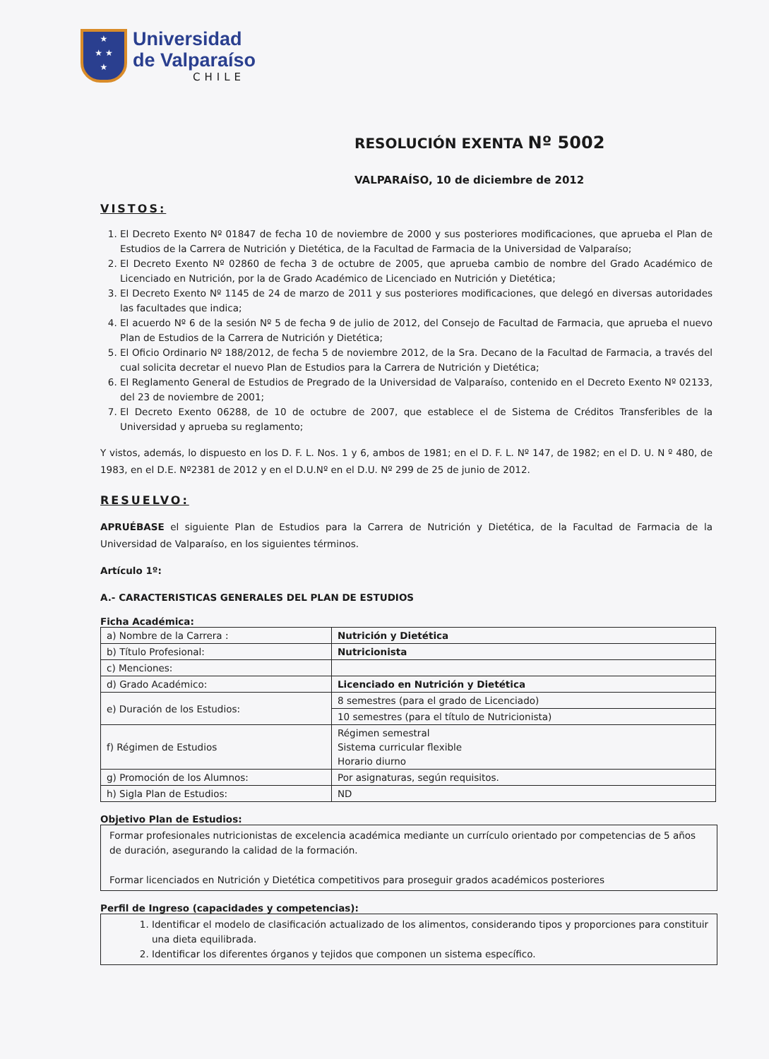★
★ ★
★
Universidad
de Valparaíso
CHILE
RESOLUCIÓN EXENTA Nº 5002
VALPARAÍSO, 10 de diciembre de 2012
VISTOS:
1. El Decreto Exento Nº 01847 de fecha 10 de noviembre de 2000 y sus posteriores modificaciones, que aprueba el Plan de Estudios de la Carrera de Nutrición y Dietética, de la Facultad de Farmacia de la Universidad de Valparaíso;
2. El Decreto Exento Nº 02860 de fecha 3 de octubre de 2005, que aprueba cambio de nombre del Grado Académico de Licenciado en Nutrición, por la de Grado Académico de Licenciado en Nutrición y Dietética;
3. El Decreto Exento Nº 1145 de 24 de marzo de 2011 y sus posteriores modificaciones, que delegó en diversas autoridades las facultades que indica;
4. El acuerdo Nº 6 de la sesión Nº 5 de fecha 9 de julio de 2012, del Consejo de Facultad de Farmacia, que aprueba el nuevo Plan de Estudios de la Carrera de Nutrición y Dietética;
5. El Oficio Ordinario Nº 188/2012, de fecha 5 de noviembre 2012, de la Sra. Decano de la Facultad de Farmacia, a través del cual solicita decretar el nuevo Plan de Estudios para la Carrera de Nutrición y Dietética;
6. El Reglamento General de Estudios de Pregrado de la Universidad de Valparaíso, contenido en el Decreto Exento Nº 02133, del 23 de noviembre de 2001;
7. El Decreto Exento 06288, de 10 de octubre de 2007, que establece el de Sistema de Créditos Transferibles de la Universidad y aprueba su reglamento;
Y vistos, además, lo dispuesto en los D. F. L. Nos. 1 y 6, ambos de 1981; en el D. F. L. Nº 147, de 1982; en el D. U. N º 480, de 1983, en el D.E. Nº2381 de 2012 y en el D.U.Nº en el D.U. Nº 299 de 25 de junio de 2012.
RESUELVO:
APRUÉBASE el siguiente Plan de Estudios para la Carrera de Nutrición y Dietética, de la Facultad de Farmacia de la Universidad de Valparaíso, en los siguientes términos.
Artículo 1º:
A.- CARACTERISTICAS GENERALES DEL PLAN DE ESTUDIOS
Ficha Académica:
| a) Nombre de la Carrera : | Nutrición y Dietética |
| b) Título Profesional: | Nutricionista |
| c) Menciones: | |
| d) Grado Académico: | Licenciado en Nutrición y Dietética |
| e) Duración de los Estudios: | 8 semestres (para el grado de Licenciado) |
| | 10 semestres (para el título de Nutricionista) |
| f) Régimen de Estudios | Régimen semestral Sistema curricular flexible Horario diurno |
| g) Promoción de los Alumnos: | Por asignaturas, según requisitos. |
| h) Sigla Plan de Estudios: | ND |
Objetivo Plan de Estudios:
Formar profesionales nutricionistas de excelencia académica mediante un currículo orientado por competencias de 5 años de duración, asegurando la calidad de la formación.
Formar licenciados en Nutrición y Dietética competitivos para proseguir grados académicos posteriores
Perfil de Ingreso (capacidades y competencias):
1. Identificar el modelo de clasificación actualizado de los alimentos, considerando tipos y proporciones para constituir una dieta equilibrada.
2. Identificar los diferentes órganos y tejidos que componen un sistema específico.